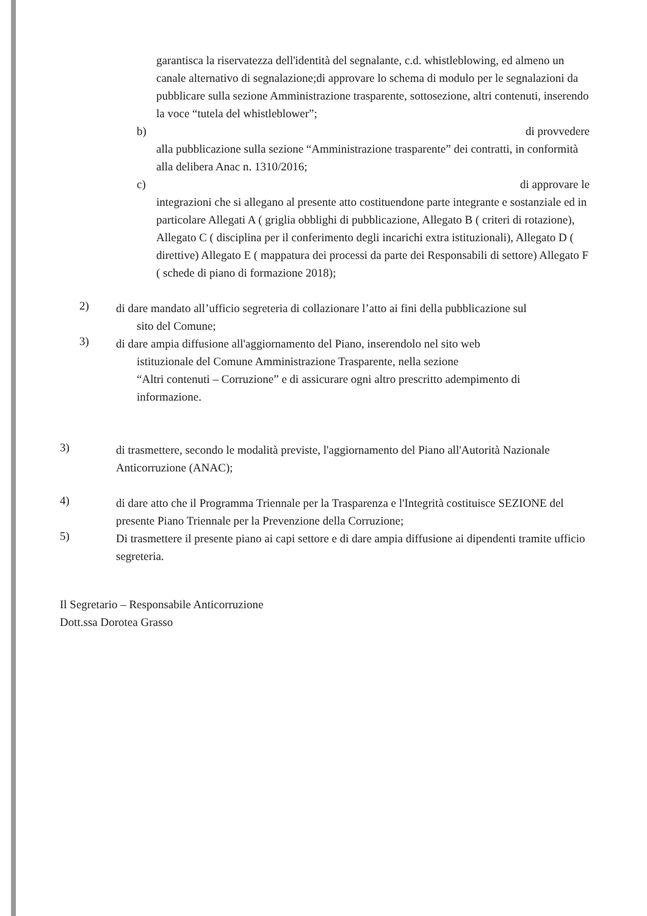garantisca la riservatezza dell'identità del segnalante, c.d. whistleblowing, ed almeno un canale alternativo di segnalazione;di approvare lo schema di modulo per le segnalazioni da pubblicare sulla sezione Amministrazione trasparente, sottosezione, altri contenuti, inserendo la voce “tutela del whistleblower”;
b) di provvedere
alla pubblicazione sulla sezione “Amministrazione trasparente” dei contratti, in conformità alla delibera Anac n. 1310/2016;
c) di approvare le
integrazioni che si allegano al presente atto costituendone parte integrante e sostanziale ed in particolare Allegati A ( griglia obblighi di pubblicazione, Allegato B ( criteri di rotazione), Allegato C ( disciplina per il conferimento degli incarichi extra istituzionali), Allegato D ( direttive) Allegato E ( mappatura dei processi da parte dei Responsabili di settore) Allegato F ( schede di piano di formazione 2018);
2)
di dare mandato all’ufficio segreteria di collazionare l’atto ai fini della pubblicazione sul
sito del Comune;
3)
di dare ampia diffusione all'aggiornamento del Piano, inserendolo nel sito web
istituzionale del Comune Amministrazione Trasparente, nella sezione
“Altri contenuti – Corruzione” e di assicurare ogni altro prescritto adempimento di
informazione.
3)
di trasmettere, secondo le modalità previste, l'aggiornamento del Piano all'Autorità Nazionale Anticorruzione (ANAC);
4)
di dare atto che il Programma Triennale per la Trasparenza e l'Integrità costituisce SEZIONE del presente Piano Triennale per la Prevenzione della Corruzione;
5)
Di trasmettere il presente piano ai capi settore e di dare ampia diffusione ai dipendenti tramite ufficio segreteria.
Il Segretario – Responsabile Anticorruzione
Dott.ssa Dorotea Grasso